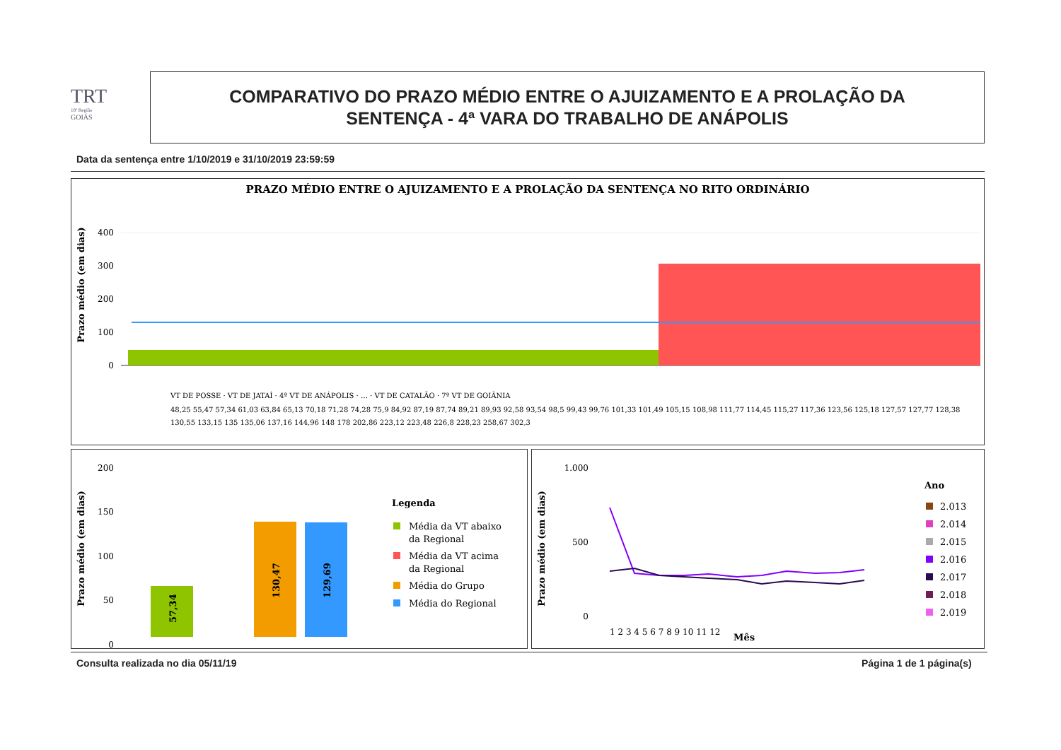TRT
18ª Região
GOIÁS
COMPARATIVO DO PRAZO MÉDIO ENTRE O AJUIZAMENTO E A PROLAÇÃO DA
SENTENÇA - 4ª VARA DO TRABALHO DE ANÁPOLIS
Data da sentença entre 1/10/2019 e 31/10/2019 23:59:59
PRAZO MÉDIO ENTRE O AJUIZAMENTO E A PROLAÇÃO DA SENTENÇA NO RITO ORDINÁRIO
Prazo médio (em dias)
400
300
200
100
0
VT DE POSSE · VT DE JATAÍ · 4ª VT DE ANÁPOLIS · … · VT DE CATALÃO · 7ª VT DE GOIÂNIA
48,25 55,47 57,34 61,03 63,84 65,13 70,18 71,28 74,28 75,9 84,92 87,19 87,74 89,21 89,93 92,58 93,54 98,5 99,43 99,76 101,33 101,49 105,15 108,98 111,77 114,45 115,27 117,36 123,56 125,18 127,57 127,77 128,38
130,55 133,15 135 135,06 137,16 144,96 148 178 202,86 223,12 223,48 226,8 228,23 258,67 302,3
Prazo médio (em dias)
200
150
100
50
0
57,34
130,47
129,69
Legenda
Média da VT abaixo
da Regional
Média da VT acima
da Regional
Média do Grupo
Média do Regional
Prazo médio (em dias)
1.000
500
0
1 2 3 4 5 6 7 8 9 10 11 12
Mês
Ano
2.013
2.014
2.015
2.016
2.017
2.018
2.019
Consulta realizada no dia 05/11/19
Página 1 de 1 página(s)